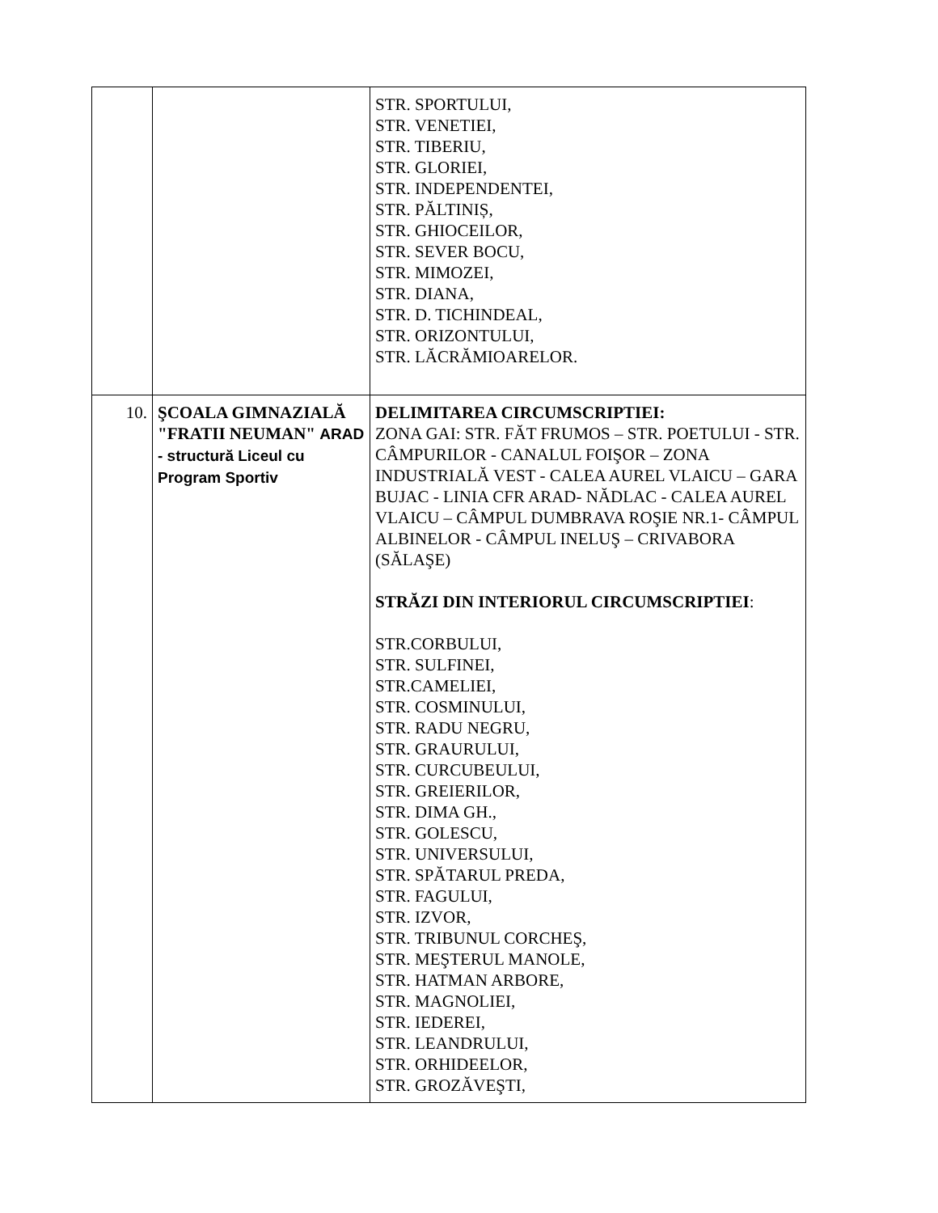| | | STR. SPORTULUI, STR. VENETIEI, STR. TIBERIU, STR. GLORIEI, STR. INDEPENDENTEI, STR. PĂLTINIȘ, STR. GHIOCEILOR, STR. SEVER BOCU, STR. MIMOZEI, STR. DIANA, STR. D. TICHINDEAL, STR. ORIZONTULUI, STR. LĂCRĂMIOARELOR. |
| 10. | ŞCOALA GIMNAZIALĂ "FRATII NEUMAN" ARAD - structură Liceul cu Program Sportiv | DELIMITAREA CIRCUMSCRIPTIEI: ZONA GAI: STR. FĂT FRUMOS – STR. POETULUI - STR. CÂMPURILOR - CANALUL FOIŞOR – ZONA INDUSTRIALĂ VEST - CALEA AUREL VLAICU – GARA BUJAC - LINIA CFR ARAD- NĂDLAC - CALEA AUREL VLAICU – CÂMPUL DUMBRAVA ROŞIE NR.1- CÂMPUL ALBINELOR - CÂMPUL INELUŞ – CRIVABORA (SĂLAŞE) STRĂZI DIN INTERIORUL CIRCUMSCRIPTIEI : STR.CORBULUI, STR. SULFINEI, STR.CAMELIEI, STR. COSMINULUI, STR. RADU NEGRU, STR. GRAURULUI, STR. CURCUBEULUI, STR. GREIERILOR, STR. DIMA GH., STR. GOLESCU, STR. UNIVERSULUI, STR. SPĂTARUL PREDA, STR. FAGULUI, STR. IZVOR, STR. TRIBUNUL CORCHEŞ, STR. MEŞTERUL MANOLE, STR. HATMAN ARBORE, STR. MAGNOLIEI, STR. IEDEREI, STR. LEANDRULUI, STR. ORHIDEELOR, STR. GROZĂVEŞTI, |